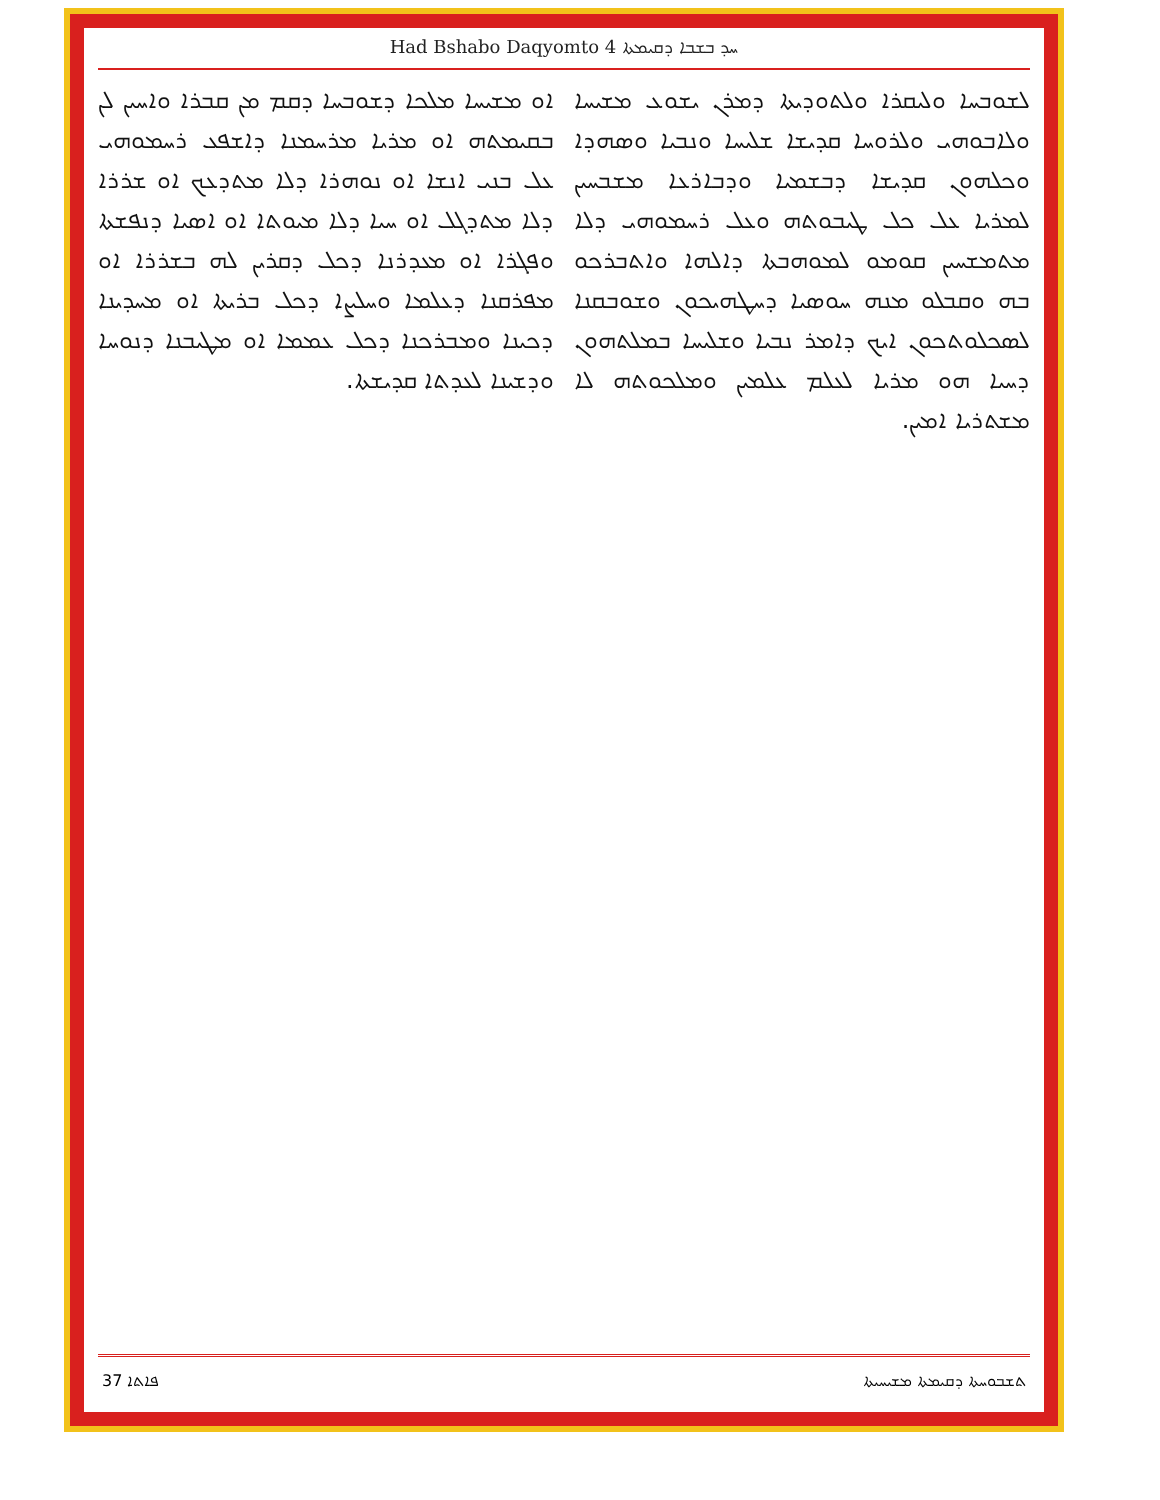Had Bshabo Daqyomto 4 ܚܕ ܒܫܒܐ ܕܩܝܡܬܐ
ܠܫܘܒܚܐ ܘܠܝܩܪܐ ܘܠܬܘܕܝܬܐ ܕܡܪܢ ܝܫܘܥ ܡܫܝܚܐ ܘܠܐܒܘܗܝ ܘܠܪܘܚܐ ܩܕܝܫܐ ܫܠܝܚܐ ܘܢܒܝܐ ܘܣܗܕܐ ܘܟܠܗܘܢ ܩܕܝܫܐ ܕܒܫܡܝܐ ܘܕܒܐܪܥܐ ܡܫܒܚܝܢ ܠܡܪܝܐ ܥܠ ܟܠ ܛܝܒܘܬܗ ܘܥܠ ܪܚܡܘܗܝ ܕܠܐ ܡܬܡܫܚܝܢ ܩܘܡܘ ܠܡܘܗܒܬܐ ܕܐܠܗܐ ܘܐܬܒܪܟܘ ܒܗ ܘܩܒܠܘ ܡܢܗ ܚܘܣܝܐ ܕܚܛܗܝܟܘܢ ܘܫܘܒܩܢܐ ܠܣܟܠܘܬܟܘܢ ܐܝܟ ܕܐܡܪ ܢܒܝܐ ܘܫܠܝܚܐ ܒܡܠܬܗܘܢ ܕܚܝܐ ܗܘ ܡܪܝܐ ܠܥܠܡ ܥܠܡܝܢ ܘܡܠܟܘܬܗ ܠܐ ܡܫܬܪܝܐ ܐܡܝܢ.
ܐܘ ܡܫܝܚܐ ܡܠܟܐ ܕܫܘܒܚܐ ܕܩܡ ܡܢ ܩܒܪܐ ܘܐܚܝܢ ܠܢ ܒܩܝܡܬܗ ܐܘ ܡܪܝܐ ܡܪܚܡܢܐ ܕܐܫܦܥ ܪܚܡܘܗܝ ܥܠ ܒܢܝ ܐܢܫܐ ܐܘ ܢܘܗܪܐ ܕܠܐ ܡܬܕܥܟ ܐܘ ܫܪܪܐ ܕܠܐ ܡܬܕܓܠ ܐܘ ܚܝܐ ܕܠܐ ܡܝܘܬܐ ܐܘ ܐܣܝܐ ܕܢܦܫܬܐ ܘܦܓܪܐ ܐܘ ܡܥܕܪܢܐ ܕܟܠ ܕܩܪܝܢ ܠܗ ܒܫܪܪܐ ܐܘ ܡܦܪܩܢܐ ܕܥܠܡܐ ܘܚܠܨܐ ܕܟܠ ܒܪܝܬܐ ܐܘ ܡܚܕܝܢܐ ܕܟܝܢܐ ܘܡܒܪܟܢܐ ܕܟܠ ܥܡܡܐ ܐܘ ܡܛܝܒܢܐ ܕܢܘܚܐ ܘܕܫܝܢܐ ܠܥܕܬܐ ܩܕܝܫܬܐ.
37 ܦܐܬܐ ܬܫܒܘܚܬܐ ܕܩܝܡܬܐ ܡܫܝܚܝܬܐ